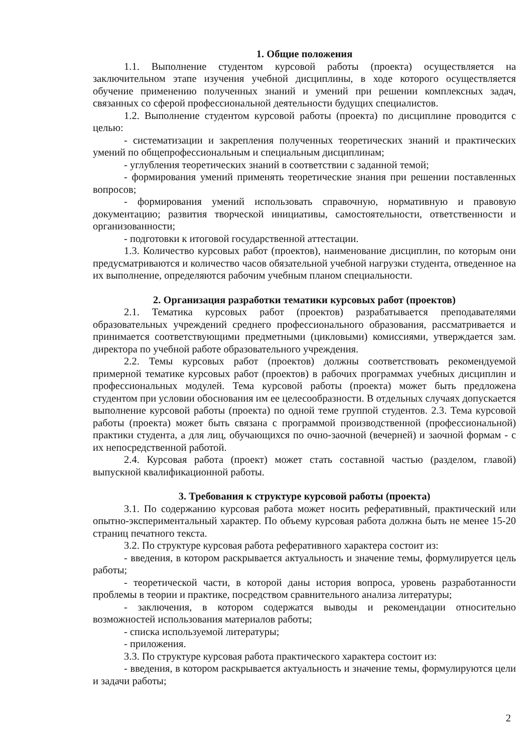1. Общие положения
1.1. Выполнение студентом курсовой работы (проекта) осуществляется на заключительном этапе изучения учебной дисциплины, в ходе которого осуществляется обучение применению полученных знаний и умений при решении комплексных задач, связанных со сферой профессиональной деятельности будущих специалистов.
1.2. Выполнение студентом курсовой работы (проекта) по дисциплине проводится с целью:
- систематизации и закрепления полученных теоретических знаний и практических умений по общепрофессиональным и специальным дисциплинам;
- углубления теоретических знаний в соответствии с заданной темой;
- формирования умений применять теоретические знания при решении поставленных вопросов;
- формирования умений использовать справочную, нормативную и правовую документацию; развития творческой инициативы, самостоятельности, ответственности и организованности;
- подготовки к итоговой государственной аттестации.
1.3. Количество курсовых работ (проектов), наименование дисциплин, по которым они предусматриваются и количество часов обязательной учебной нагрузки студента, отведенное на их выполнение, определяются рабочим учебным планом специальности.
2. Организация разработки тематики курсовых работ (проектов)
2.1. Тематика курсовых работ (проектов) разрабатывается преподавателями образовательных учреждений среднего профессионального образования, рассматривается и принимается соответствующими предметными (цикловыми) комиссиями, утверждается зам. директора по учебной работе образовательного учреждения.
2.2. Темы курсовых работ (проектов) должны соответствовать рекомендуемой примерной тематике курсовых работ (проектов) в рабочих программах учебных дисциплин и профессиональных модулей. Тема курсовой работы (проекта) может быть предложена студентом при условии обоснования им ее целесообразности. В отдельных случаях допускается выполнение курсовой работы (проекта) по одной теме группой студентов. 2.3. Тема курсовой работы (проекта) может быть связана с программой производственной (профессиональной) практики студента, а для лиц, обучающихся по очно-заочной (вечерней) и заочной формам - с их непосредственной работой.
2.4. Курсовая работа (проект) может стать составной частью (разделом, главой) выпускной квалификационной работы.
3. Требования к структуре курсовой работы (проекта)
3.1. По содержанию курсовая работа может носить реферативный, практический или опытно-экспериментальный характер. По объему курсовая работа должна быть не менее 15-20 страниц печатного текста.
3.2. По структуре курсовая работа реферативного характера состоит из:
- введения, в котором раскрывается актуальность и значение темы, формулируется цель работы;
- теоретической части, в которой даны история вопроса, уровень разработанности проблемы в теории и практике, посредством сравнительного анализа литературы;
- заключения, в котором содержатся выводы и рекомендации относительно возможностей использования материалов работы;
- списка используемой литературы;
- приложения.
3.3. По структуре курсовая работа практического характера состоит из:
- введения, в котором раскрывается актуальность и значение темы, формулируются цели и задачи работы;
2